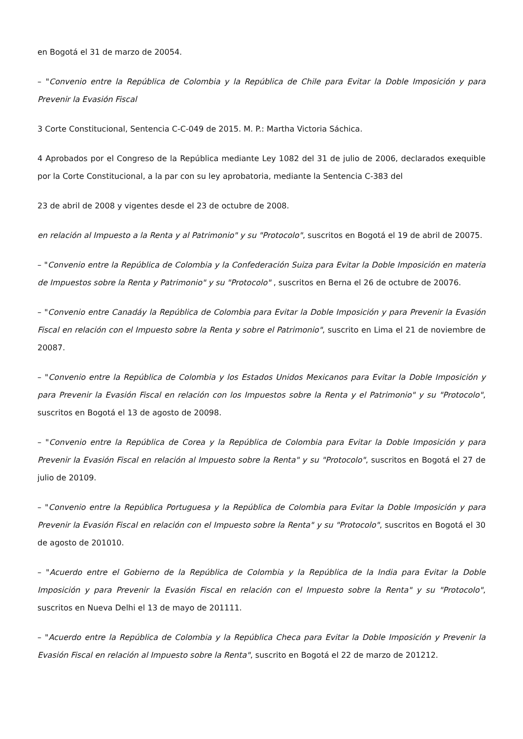en Bogotá el 31 de marzo de 20054.
– "Convenio entre la República de Colombia y la República de Chile para Evitar la Doble Imposición y para Prevenir la Evasión Fiscal
3 Corte Constitucional, Sentencia C-C-049 de 2015. M. P.: Martha Victoria Sáchica.
4 Aprobados por el Congreso de la República mediante Ley 1082 del 31 de julio de 2006, declarados exequible por la Corte Constitucional, a la par con su ley aprobatoria, mediante la Sentencia C-383 del
23 de abril de 2008 y vigentes desde el 23 de octubre de 2008.
en relación al Impuesto a la Renta y al Patrimonio" y su "Protocolo", suscritos en Bogotá el 19 de abril de 20075.
– "Convenio entre la República de Colombia y la Confederación Suiza para Evitar la Doble Imposición en materia de Impuestos sobre la Renta y Patrimonio" y su "Protocolo" , suscritos en Berna el 26 de octubre de 20076.
– "Convenio entre Canadáy la República de Colombia para Evitar la Doble Imposición y para Prevenir la Evasión Fiscal en relación con el Impuesto sobre la Renta y sobre el Patrimonio", suscrito en Lima el 21 de noviembre de 20087.
– "Convenio entre la República de Colombia y los Estados Unidos Mexicanos para Evitar la Doble Imposición y para Prevenir la Evasión Fiscal en relación con los Impuestos sobre la Renta y el Patrimonio" y su "Protocolo", suscritos en Bogotá el 13 de agosto de 20098.
– "Convenio entre la República de Corea y la República de Colombia para Evitar la Doble Imposición y para Prevenir la Evasión Fiscal en relación al Impuesto sobre la Renta" y su "Protocolo", suscritos en Bogotá el 27 de julio de 20109.
– "Convenio entre la República Portuguesa y la República de Colombia para Evitar la Doble Imposición y para Prevenir la Evasión Fiscal en relación con el Impuesto sobre la Renta" y su "Protocolo", suscritos en Bogotá el 30 de agosto de 201010.
– "Acuerdo entre el Gobierno de la República de Colombia y la República de la India para Evitar la Doble Imposición y para Prevenir la Evasión Fiscal en relación con el Impuesto sobre la Renta" y su "Protocolo", suscritos en Nueva Delhi el 13 de mayo de 201111.
– "Acuerdo entre la República de Colombia y la República Checa para Evitar la Doble Imposición y Prevenir la Evasión Fiscal en relación al Impuesto sobre la Renta", suscrito en Bogotá el 22 de marzo de 201212.